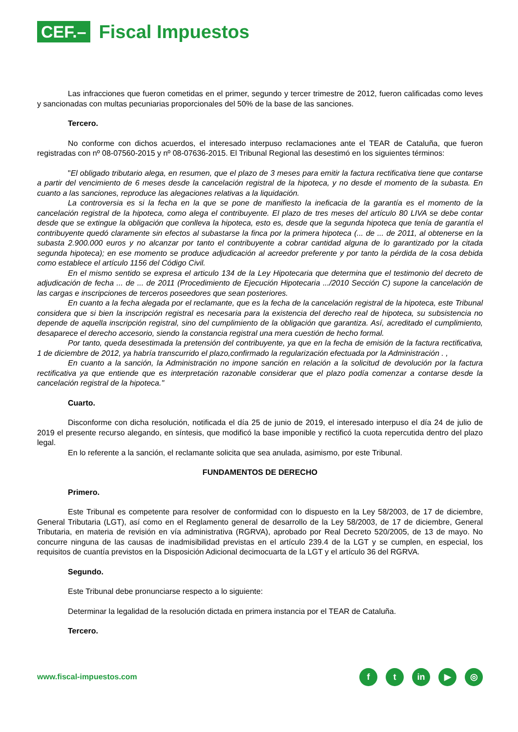CEF.– Fiscal Impuestos
Las infracciones que fueron cometidas en el primer, segundo y tercer trimestre de 2012, fueron calificadas como leves y sancionadas con multas pecuniarias proporcionales del 50% de la base de las sanciones.
Tercero.
No conforme con dichos acuerdos, el interesado interpuso reclamaciones ante el TEAR de Cataluña, que fueron registradas con nº 08-07560-2015 y nº 08-07636-2015. El Tribunal Regional las desestimó en los siguientes términos:
"El obligado tributario alega, en resumen, que el plazo de 3 meses para emitir la factura rectificativa tiene que contarse a partir del vencimiento de 6 meses desde la cancelación registral de la hipoteca, y no desde el momento de la subasta. En cuanto a las sanciones, reproduce las alegaciones relativas a la liquidación.
La controversia es si la fecha en la que se pone de manifiesto la ineficacia de la garantía es el momento de la cancelación registral de la hipoteca, como alega el contribuyente. El plazo de tres meses del artículo 80 LIVA se debe contar desde que se extingue la obligación que conlleva la hipoteca, esto es, desde que la segunda hipoteca que tenía de garantía el contribuyente quedó claramente sin efectos al subastarse la finca por la primera hipoteca (... de ... de 2011, al obtenerse en la subasta 2.900.000 euros y no alcanzar por tanto el contribuyente a cobrar cantidad alguna de lo garantizado por la citada segunda hipoteca); en ese momento se produce adjudicación al acreedor preferente y por tanto la pérdida de la cosa debida como establece el artículo 1156 del Código Civil.
En el mismo sentido se expresa el articulo 134 de la Ley Hipotecaria que determina que el testimonio del decreto de adjudicación de fecha ... de ... de 2011 (Procedimiento de Ejecución Hipotecaria .../2010 Sección C) supone la cancelación de las cargas e inscripciones de terceros poseedores que sean posteriores.
En cuanto a la fecha alegada por el reclamante, que es la fecha de la cancelación registral de la hipoteca, este Tribunal considera que si bien la inscripción registral es necesaria para la existencia del derecho real de hipoteca, su subsistencia no depende de aquella inscripción registral, sino del cumplimiento de la obligación que garantiza. Así, acreditado el cumplimiento, desaparece el derecho accesorio, siendo la constancia registral una mera cuestión de hecho formal.
Por tanto, queda desestimada la pretensión del contribuyente, ya que en la fecha de emisión de la factura rectificativa, 1 de diciembre de 2012, ya habría transcurrido el plazo,confirmado la regularización efectuada por la Administración . ,
En cuanto a la sanción, la Administración no impone sanción en relación a la solicitud de devolución por la factura rectificativa ya que entiende que es interpretación razonable considerar que el plazo podía comenzar a contarse desde la cancelación registral de la hipoteca."
Cuarto.
Disconforme con dicha resolución, notificada el día 25 de junio de 2019, el interesado interpuso el día 24 de julio de 2019 el presente recurso alegando, en síntesis, que modificó la base imponible y rectificó la cuota repercutida dentro del plazo legal.
En lo referente a la sanción, el reclamante solicita que sea anulada, asimismo, por este Tribunal.
FUNDAMENTOS DE DERECHO
Primero.
Este Tribunal es competente para resolver de conformidad con lo dispuesto en la Ley 58/2003, de 17 de diciembre, General Tributaria (LGT), así como en el Reglamento general de desarrollo de la Ley 58/2003, de 17 de diciembre, General Tributaria, en materia de revisión en vía administrativa (RGRVA), aprobado por Real Decreto 520/2005, de 13 de mayo. No concurre ninguna de las causas de inadmisibilidad previstas en el artículo 239.4 de la LGT y se cumplen, en especial, los requisitos de cuantía previstos en la Disposición Adicional decimocuarta de la LGT y el artículo 36 del RGRVA.
Segundo.
Este Tribunal debe pronunciarse respecto a lo siguiente:
Determinar la legalidad de la resolución dictada en primera instancia por el TEAR de Cataluña.
Tercero.
www.fiscal-impuestos.com
ft in ▶ ◎